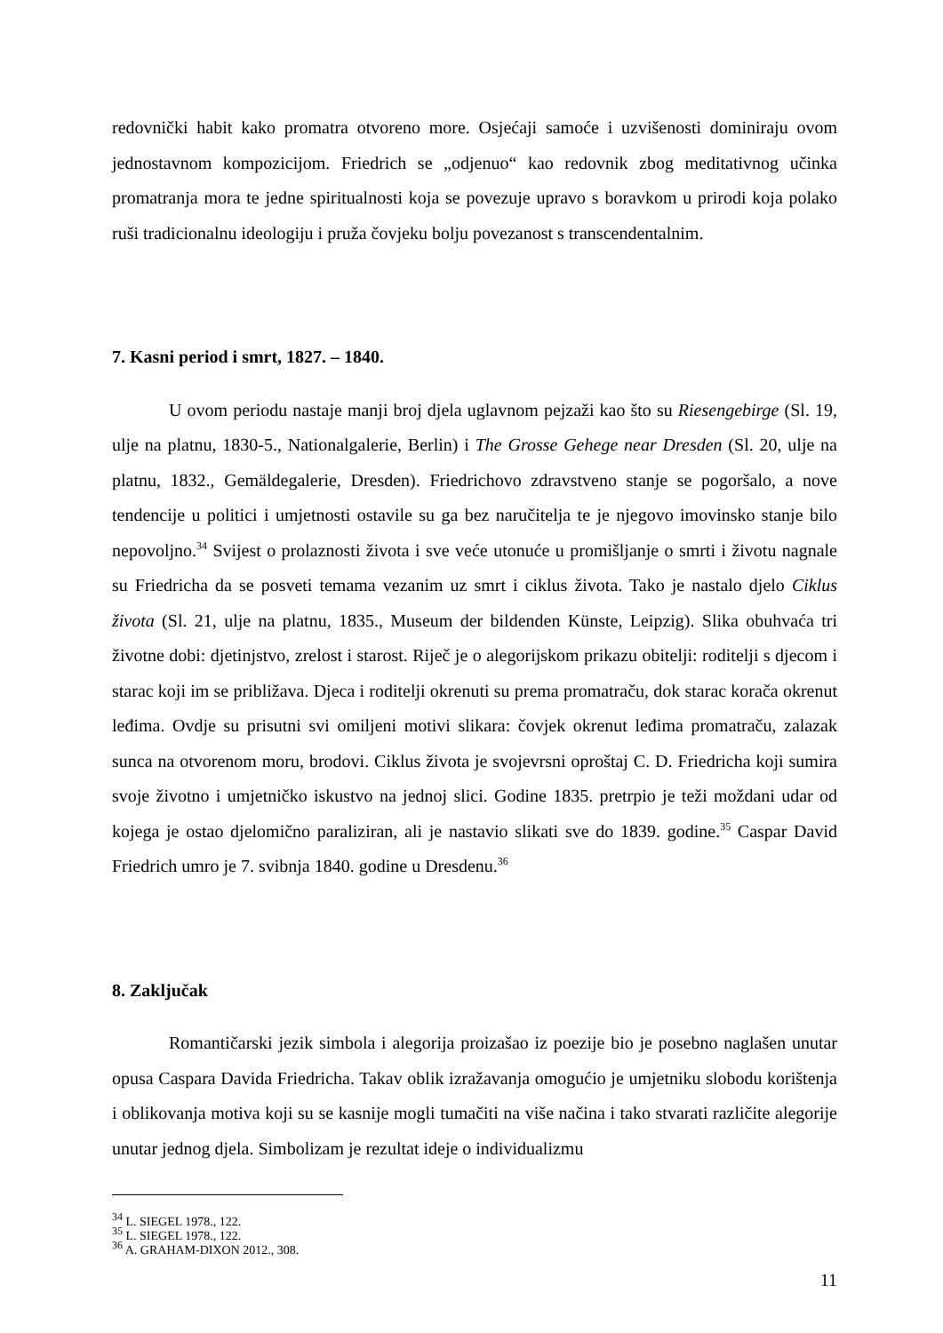redovnički habit kako promatra otvoreno more. Osjećaji samoće i uzvišenosti dominiraju ovom jednostavnom kompozicijom. Friedrich se „odjenuo“ kao redovnik zbog meditativnog učinka promatranja mora te jedne spiritualnosti koja se povezuje upravo s boravkom u prirodi koja polako ruši tradicionalnu ideologiju i pruža čovjeku bolju povezanost s transcendentalnim.
7. Kasni period i smrt, 1827. – 1840.
U ovom periodu nastaje manji broj djela uglavnom pejzaži kao što su Riesengebirge (Sl. 19, ulje na platnu, 1830-5., Nationalgalerie, Berlin) i The Grosse Gehege near Dresden (Sl. 20, ulje na platnu, 1832., Gemäldegalerie, Dresden). Friedrichovo zdravstveno stanje se pogoršalo, a nove tendencije u politici i umjetnosti ostavile su ga bez naručitelja te je njegovo imovinsko stanje bilo nepovoljno.<sup>34</sup> Svijest o prolaznosti života i sve veće utonuće u promišljanje o smrti i životu nagnale su Friedricha da se posveti temama vezanim uz smrt i ciklus života. Tako je nastalo djelo Ciklus života (Sl. 21, ulje na platnu, 1835., Museum der bildenden Künste, Leipzig). Slika obuhvaća tri životne dobi: djetinjstvo, zrelost i starost. Riječ je o alegorijskom prikazu obitelji: roditelji s djecom i starac koji im se približava. Djeca i roditelji okrenuti su prema promatraču, dok starac korača okrenut leđima. Ovdje su prisutni svi omiljeni motivi slikara: čovjek okrenut leđima promatraču, zalazak sunca na otvorenom moru, brodovi. Ciklus života je svojevrsni oproštaj C. D. Friedricha koji sumira svoje životno i umjetničko iskustvo na jednoj slici. Godine 1835. pretrpio je teži moždani udar od kojega je ostao djelomično paraliziran, ali je nastavio slikati sve do 1839. godine.<sup>35</sup> Caspar David Friedrich umro je 7. svibnja 1840. godine u Dresdenu.<sup>36</sup>
8. Zaključak
Romantičarski jezik simbola i alegorija proizašao iz poezije bio je posebno naglašen unutar opusa Caspara Davida Friedricha. Takav oblik izražavanja omogućio je umjetniku slobodu korištenja i oblikovanja motiva koji su se kasnije mogli tumačiti na više načina i tako stvarati različite alegorije unutar jednog djela. Simbolizam je rezultat ideje o individualizmu
<sup>34</sup> L. SIEGEL 1978., 122.
<sup>35</sup> L. SIEGEL 1978., 122.
<sup>36</sup> A. GRAHAM-DIXON 2012., 308.
11